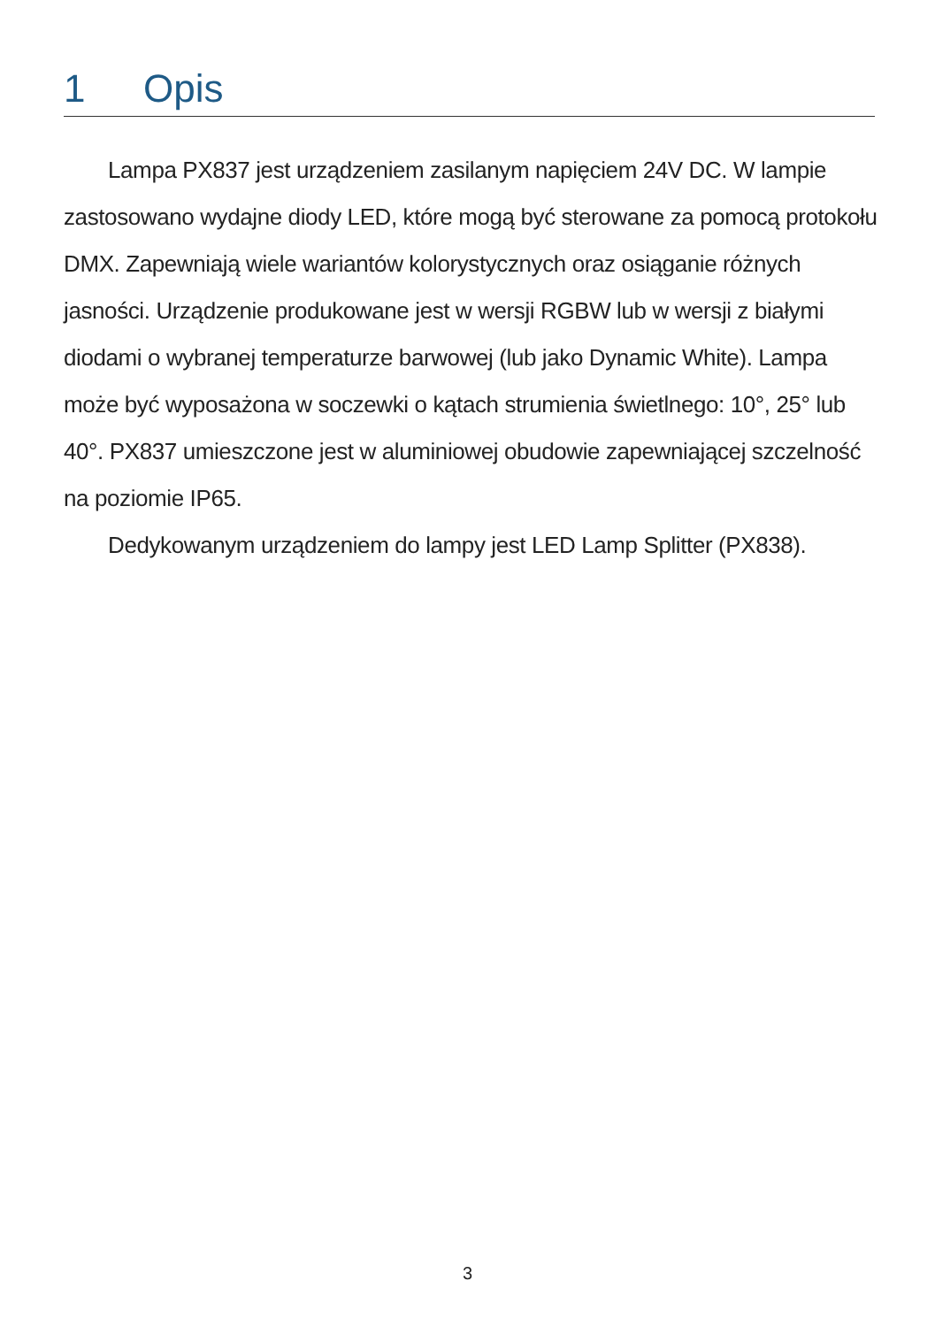1 Opis
Lampa PX837 jest urządzeniem zasilanym napięciem 24V DC. W lampie zastosowano wydajne diody LED, które mogą być sterowane za pomocą protokołu DMX. Zapewniają wiele wariantów kolorystycznych oraz osiąganie różnych jasności. Urządzenie produkowane jest w wersji RGBW lub w wersji z białymi diodami o wybranej temperaturze barwowej (lub jako Dynamic White). Lampa może być wyposażona w soczewki o kątach strumienia świetlnego: 10°, 25° lub 40°. PX837 umieszczone jest w aluminiowej obudowie zapewniającej szczelność na poziomie IP65.
Dedykowanym urządzeniem do lampy jest LED Lamp Splitter (PX838).
3